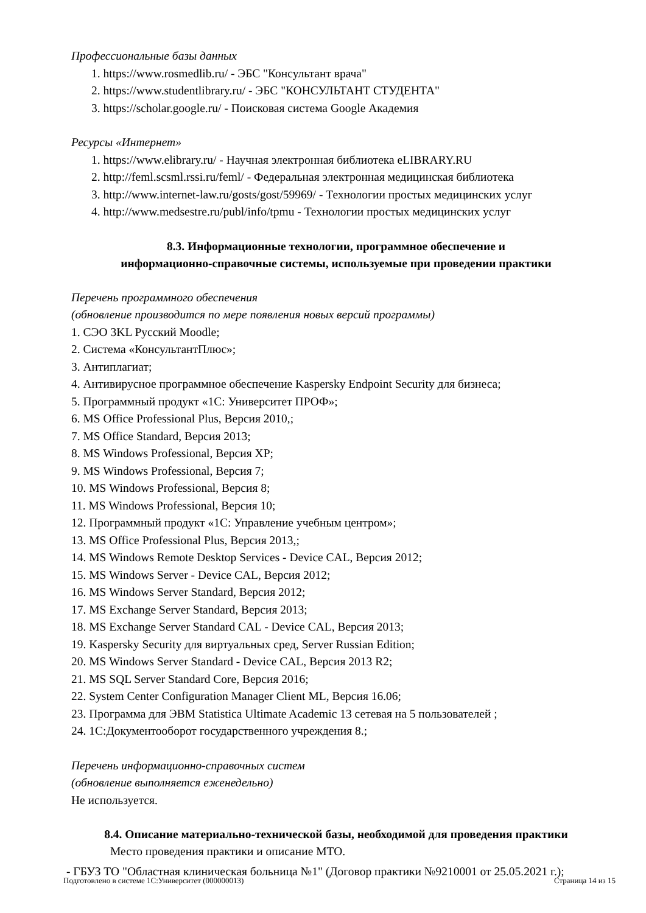Профессиональные базы данных
1. https://www.rosmedlib.ru/ - ЭБС "Консультант врача"
2. https://www.studentlibrary.ru/ - ЭБС "КОНСУЛЬТАНТ СТУДЕНТА"
3. https://scholar.google.ru/ - Поисковая система Google Академия
Ресурсы «Интернет»
1. https://www.elibrary.ru/ - Научная электронная библиотека eLIBRARY.RU
2. http://feml.scsml.rssi.ru/feml/ - Федеральная электронная медицинская библиотека
3. http://www.internet-law.ru/gosts/gost/59969/ - Технологии простых медицинских услуг
4. http://www.medsestre.ru/publ/info/tpmu - Технологии простых медицинских услуг
8.3. Информационные технологии, программное обеспечение и
информационно-справочные системы, используемые при проведении практики
Перечень программного обеспечения
(обновление производится по мере появления новых версий программы)
1. СЭО 3KL Русский Moodle;
2. Система «КонсультантПлюс»;
3. Антиплагиат;
4. Антивирусное программное обеспечение Kaspersky Endpoint Security для бизнеса;
5. Программный продукт «1С: Университет ПРОФ»;
6. MS Office Professional Plus, Версия 2010,;
7. MS Office Standard, Версия 2013;
8. MS Windows Professional, Версия XP;
9. MS Windows Professional, Версия 7;
10. MS Windows Professional, Версия 8;
11. MS Windows Professional, Версия 10;
12. Программный продукт «1С: Управление учебным центром»;
13. MS Office Professional Plus, Версия 2013,;
14. MS Windows Remote Desktop Services - Device CAL, Версия 2012;
15. MS Windows Server - Device CAL, Версия 2012;
16. MS Windows Server Standard, Версия 2012;
17. MS Exchange Server Standard, Версия 2013;
18. MS Exchange Server Standard CAL - Device CAL, Версия 2013;
19. Kaspersky Security для виртуальных сред, Server Russian Edition;
20. MS Windows Server Standard - Device CAL, Версия 2013 R2;
21. MS SQL Server Standard Core, Версия 2016;
22. System Center Configuration Manager Client ML, Версия 16.06;
23. Программа для ЭВМ Statistica Ultimate Academic 13 сетевая на 5 пользователей ;
24. 1С:Документооборот государственного учреждения 8.;
Перечень информационно-справочных систем
(обновление выполняется еженедельно)
Не используется.
8.4. Описание материально-технической базы, необходимой для проведения практики
Место проведения практики и описание МТО.
- ГБУЗ ТО "Областная клиническая больница №1" (Договор практики №9210001 от 25.05.2021 г.);
Подготовлено в системе 1С:Университет (000000013) Страница 14 из 15